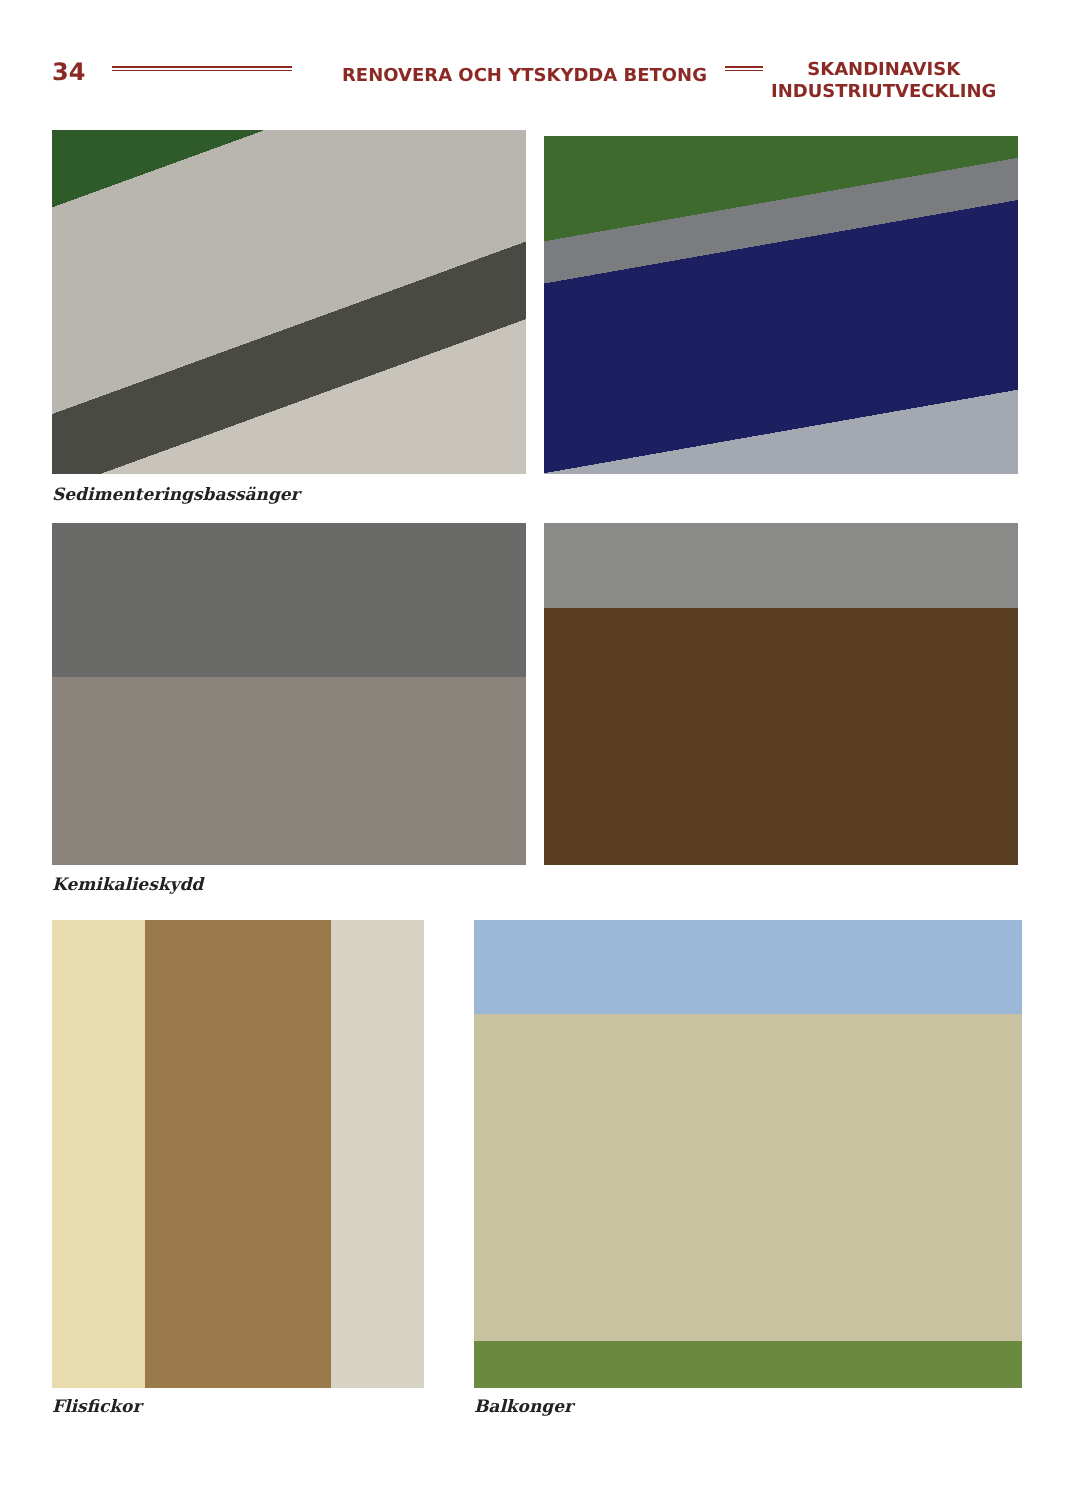34
RENOVERA OCH YTSKYDDA BETONG
SKANDINAVISK
INDUSTRIUTVECKLING
Sedimenteringsbassänger
Kemikalieskydd
Flisfickor Balkonger